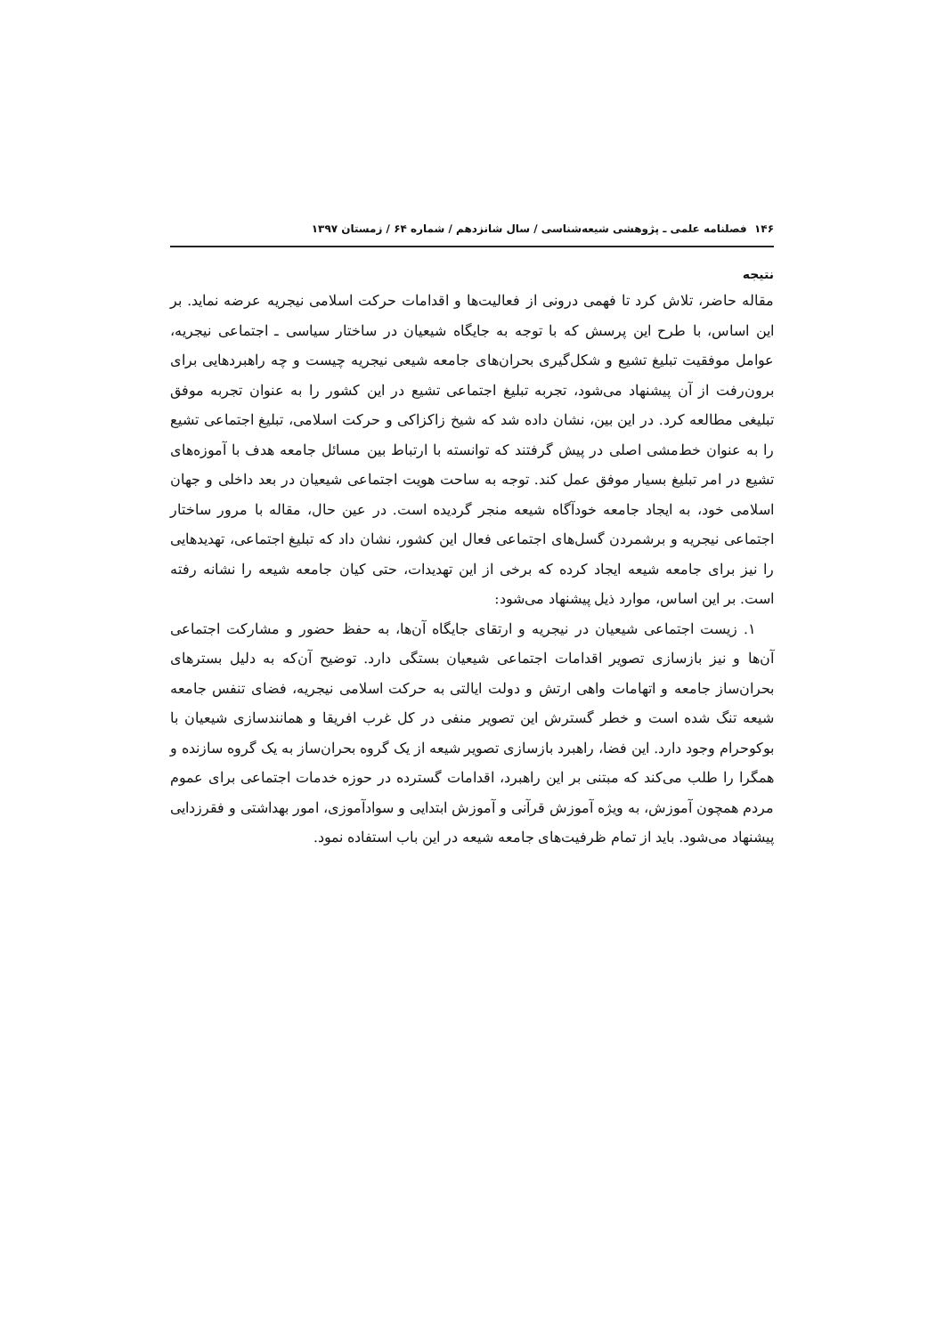۱۴۶ فصلنامه علمی ـ پژوهشی شیعه‌شناسی / سال شانزدهم / شماره ۶۴ / زمستان ۱۳۹۷
نتیجه
مقاله حاضر، تلاش کرد تا فهمی درونی از فعالیت‌ها و اقدامات حرکت اسلامی نیجریه عرضه نماید. بر این اساس، با طرح این پرسش که با توجه به جایگاه شیعیان در ساختار سیاسی ـ اجتماعی نیجریه، عوامل موفقیت تبلیغ تشیع و شکل‌گیری بحران‌های جامعه شیعی نیجریه چیست و چه راهبردهایی برای برون‌رفت از آن پیشنهاد می‌شود، تجربه تبلیغ اجتماعی تشیع در این کشور را به عنوان تجربه موفق تبلیغی مطالعه کرد. در این بین، نشان داده شد که شیخ زاکزاکی و حرکت اسلامی، تبلیغ اجتماعی تشیع را به عنوان خط‌مشی اصلی در پیش گرفتند که توانسته با ارتباط بین مسائل جامعه هدف با آموزه‌های تشیع در امر تبلیغ بسیار موفق عمل کند. توجه به ساحت هویت اجتماعی شیعیان در بعد داخلی و جهان اسلامی خود، به ایجاد جامعه خودآگاه شیعه منجر گردیده است. در عین حال، مقاله با مرور ساختار اجتماعی نیجریه و برشمردن گسل‌های اجتماعی فعال این کشور، نشان داد که تبلیغ اجتماعی، تهدیدهایی را نیز برای جامعه شیعه ایجاد کرده که برخی از این تهدیدات، حتی کیان جامعه شیعه را نشانه رفته است. بر این اساس، موارد ذیل پیشنهاد می‌شود:
۱. زیست اجتماعی شیعیان در نیجریه و ارتقای جایگاه آن‌ها، به حفظ حضور و مشارکت اجتماعی آن‌ها و نیز بازسازی تصویر اقدامات اجتماعی شیعیان بستگی دارد. توضیح آن‌که به دلیل بسترهای بحران‌ساز جامعه و اتهامات واهی ارتش و دولت ایالتی به حرکت اسلامی نیجریه، فضای تنفس جامعه شیعه تنگ شده است و خطر گسترش این تصویر منفی در کل غرب افریقا و همانندسازی شیعیان با بوکوحرام وجود دارد. این فضا، راهبرد بازسازی تصویر شیعه از یک گروه بحران‌ساز به یک گروه سازنده و همگرا را طلب می‌کند که مبتنی بر این راهبرد، اقدامات گسترده در حوزه خدمات اجتماعی برای عموم مردم همچون آموزش، به ویژه آموزش قرآنی و آموزش ابتدایی و سوادآموزی، امور بهداشتی و فقرزدایی پیشنهاد می‌شود. باید از تمام ظرفیت‌های جامعه شیعه در این باب استفاده نمود.